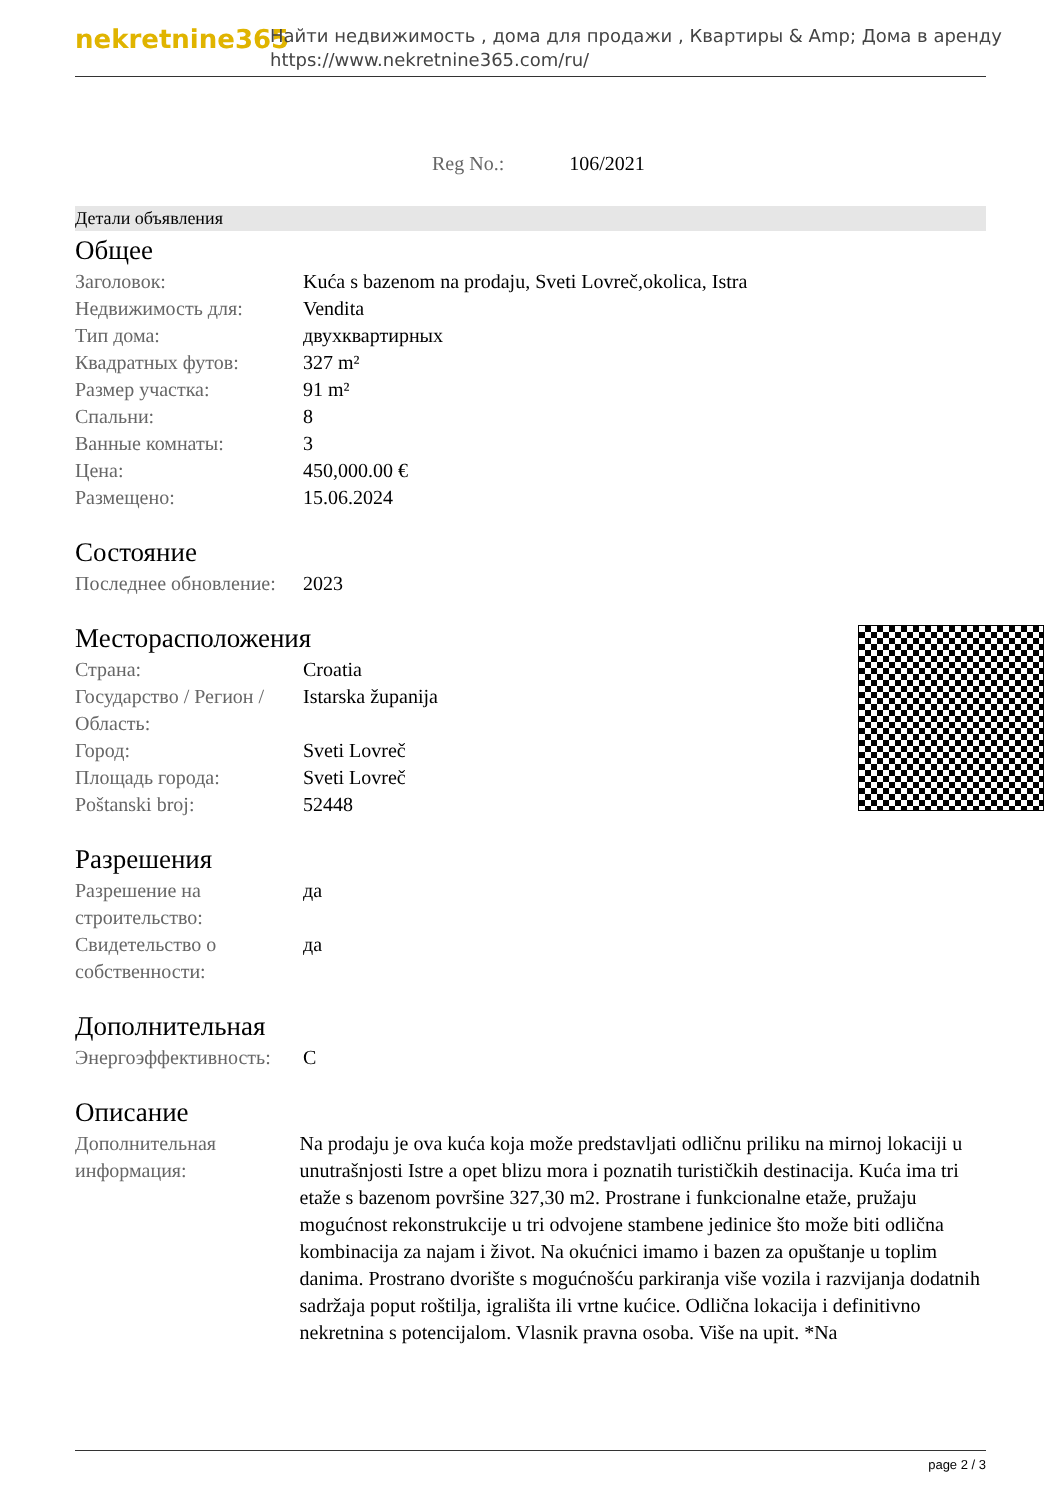nekretnine365
Найти недвижимость , дома для продажи , Квартиры & Amp; Дома в аренду
https://www.nekretnine365.com/ru/
Reg No.: 106/2021
Детали объявления
Общее
| Заголовок: | Kuća s bazenom na prodaju, Sveti Lovreč,okolica, Istra |
| Недвижимость для: | Vendita |
| Тип дома: | двухквартирных |
| Квадратных футов: | 327 m² |
| Размер участка: | 91 m² |
| Спальни: | 8 |
| Ванные комнаты: | 3 |
| Цена: | 450,000.00 € |
| Размещено: | 15.06.2024 |
Состояние
| Последнее обновление: | 2023 |
Месторасположения
| Страна: | Croatia |
| Государство / Регион / Область: | Istarska županija |
| Город: | Sveti Lovreč |
| Площадь города: | Sveti Lovreč |
| Poštanski broj: | 52448 |
Разрешения
| Разрешение на строительство: | да |
| Свидетельство о собственности: | да |
Дополнительная
| Энергоэффективность: | C |
Описание
| Дополнительная информация: | Na prodaju je ova kuća koja može predstavljati odličnu priliku na mirnoj lokaciji u unutrašnjosti Istre a opet blizu mora i poznatih turističkih destinacija. Kuća ima tri etaže s bazenom površine 327,30 m2. Prostrane i funkcionalne etaže, pružaju mogućnost rekonstrukcije u tri odvojene stambene jedinice što može biti odlična kombinacija za najam i život. Na okućnici imamo i bazen za opuštanje u toplim danima. Prostrano dvorište s mogućnošću parkiranja više vozila i razvijanja dodatnih sadržaja poput roštilja, igrališta ili vrtne kućice. Odlična lokacija i definitivno nekretnina s potencijalom. Vlasnik pravna osoba. Više na upit. *Na |
page 2 / 3